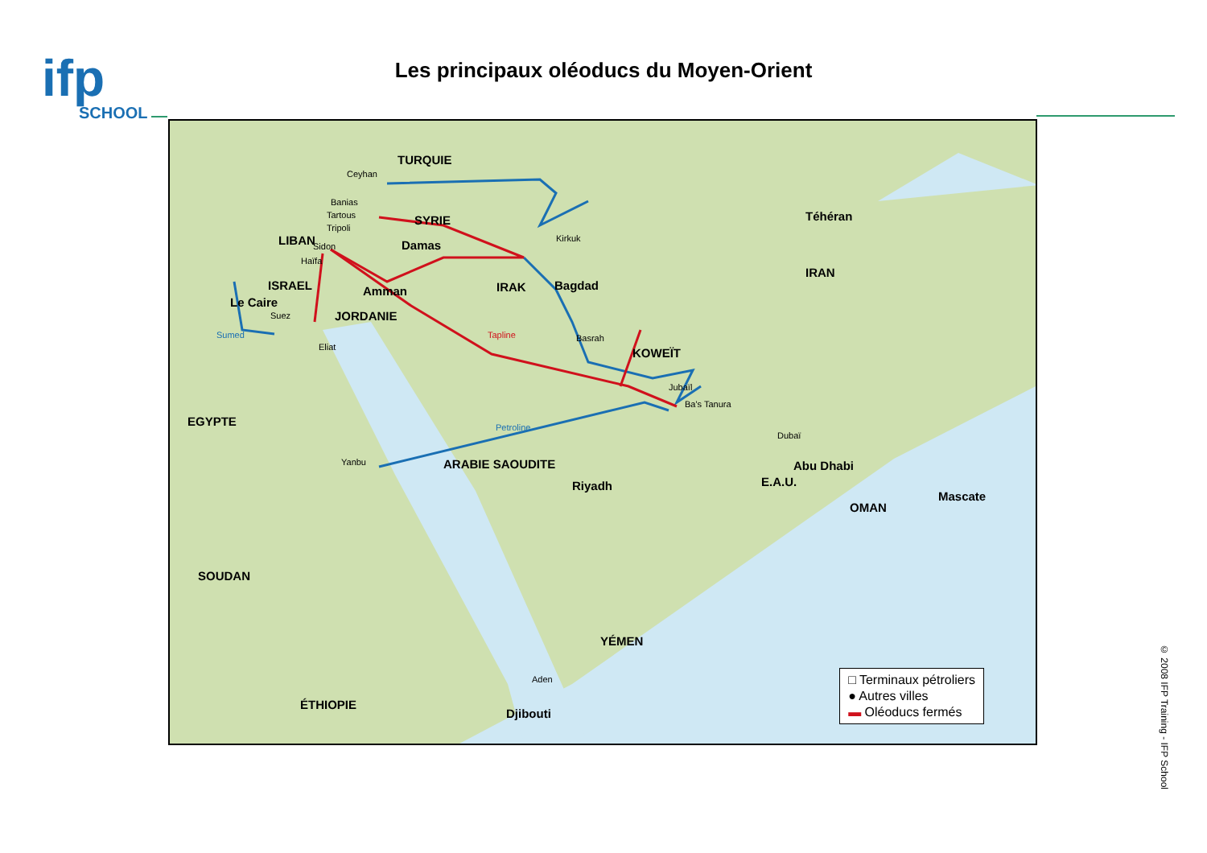ifp
SCHOOL
Les principaux oléoducs du Moyen-Orient
TURQUIE
Ceyhan
Banias
Tartous
Tripoli
SYRIE
LIBAN Sidon Damas Kirkuk
Haïfa
ISRAEL Amman IRAK Bagdad
Le Caire
Suez JORDANIE
Sumed
Eliat
Tapline Basrah
KOWEÏT
Téhéran
IRAN
Jubaïl
Ba's Tanura
EGYPTE Petroline
Dubaï
Yanbu ARABIE SAOUDITE Abu Dhabi
E.A.U.
Riyadh
Mascate
OMAN
SOUDAN
YÉMEN
Aden
ÉTHIOPIE
Djibouti
□ Terminaux pétroliers
● Autres villes
▬ Oléoducs fermés
© 2008 IFP Training - IFP School